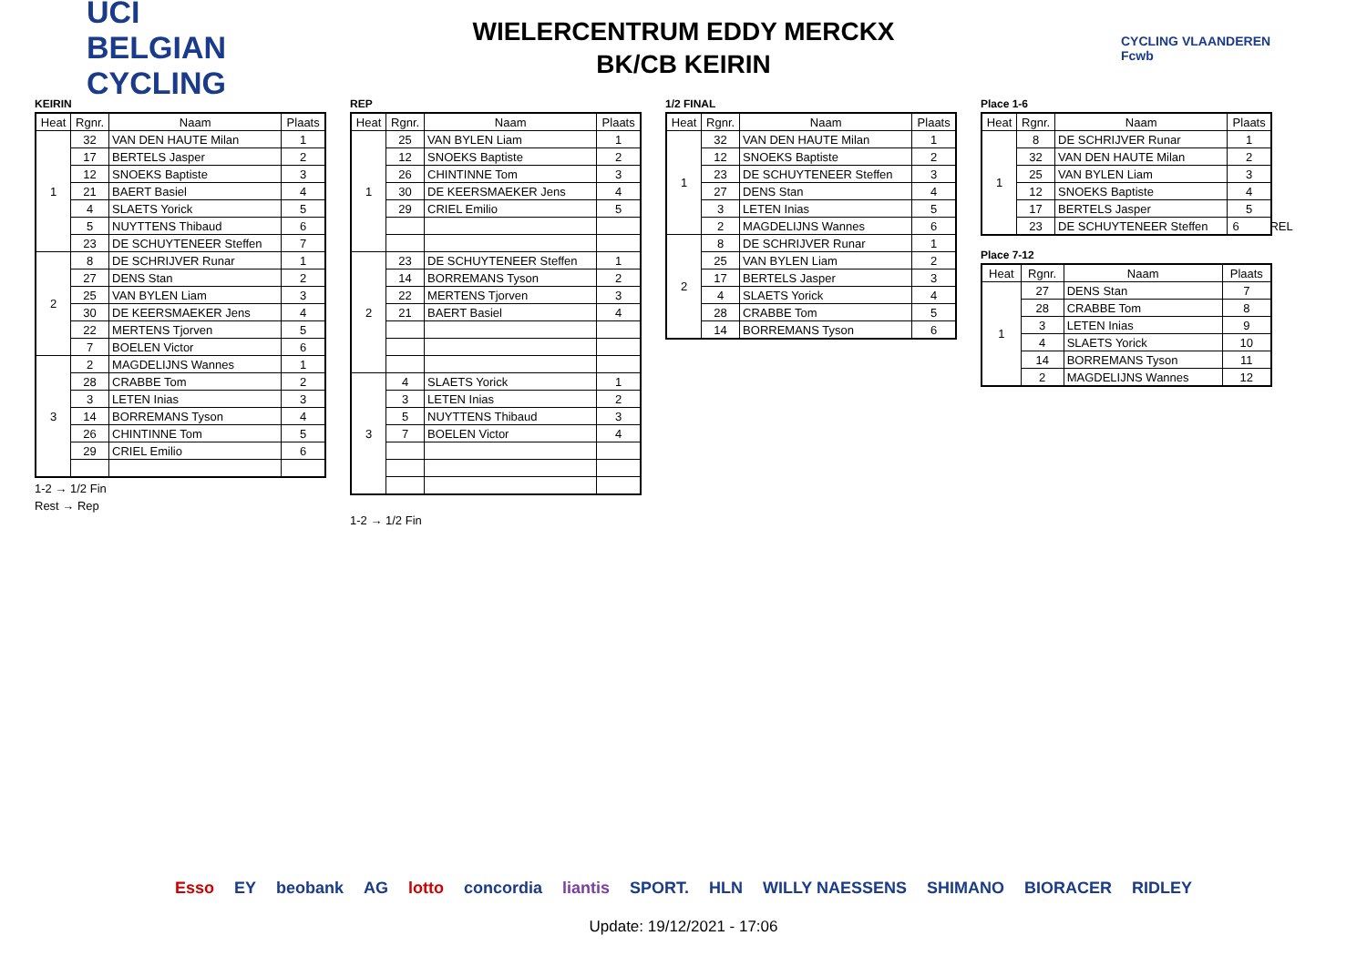UCI BELGIAN CYCLING
WIELERCENTRUM EDDY MERCKX
BK/CB KEIRIN
CYCLING VLAANDEREN Fcwb
KEIRIN
| Heat | Rgnr. | Naam | Plaats |
| --- | --- | --- | --- |
| 1 | 32 | VAN DEN HAUTE Milan | 1 |
| | 17 | BERTELS Jasper | 2 |
| | 12 | SNOEKS Baptiste | 3 |
| | 21 | BAERT Basiel | 4 |
| | 4 | SLAETS Yorick | 5 |
| | 5 | NUYTTENS Thibaud | 6 |
| | 23 | DE SCHUYTENEER Steffen | 7 |
| 2 | 8 | DE SCHRIJVER Runar | 1 |
| | 27 | DENS Stan | 2 |
| | 25 | VAN BYLEN Liam | 3 |
| | 30 | DE KEERSMAEKER Jens | 4 |
| | 22 | MERTENS Tjorven | 5 |
| | 7 | BOELEN Victor | 6 |
| 3 | 2 | MAGDELIJNS Wannes | 1 |
| | 28 | CRABBE Tom | 2 |
| | 3 | LETEN Inias | 3 |
| | 14 | BORREMANS Tyson | 4 |
| | 26 | CHINTINNE Tom | 5 |
| | 29 | CRIEL Emilio | 6 |
1-2 → 1/2 Fin
Rest → Rep
REP
| Heat | Rgnr. | Naam | Plaats |
| --- | --- | --- | --- |
| 1 | 25 | VAN BYLEN Liam | 1 |
| | 12 | SNOEKS Baptiste | 2 |
| | 26 | CHINTINNE Tom | 3 |
| | 30 | DE KEERSMAEKER Jens | 4 |
| | 29 | CRIEL Emilio | 5 |
| 2 | 23 | DE SCHUYTENEER Steffen | 1 |
| | 14 | BORREMANS Tyson | 2 |
| | 22 | MERTENS Tjorven | 3 |
| | 21 | BAERT Basiel | 4 |
| 3 | 4 | SLAETS Yorick | 1 |
| | 3 | LETEN Inias | 2 |
| | 5 | NUYTTENS Thibaud | 3 |
| | 7 | BOELEN Victor | 4 |
1-2 → 1/2 Fin
1/2 FINAL
| Heat | Rgnr. | Naam | Plaats |
| --- | --- | --- | --- |
| 1 | 32 | VAN DEN HAUTE Milan | 1 |
| | 12 | SNOEKS Baptiste | 2 |
| | 23 | DE SCHUYTENEER Steffen | 3 |
| | 27 | DENS Stan | 4 |
| | 3 | LETEN Inias | 5 |
| | 2 | MAGDELIJNS Wannes | 6 |
| 2 | 8 | DE SCHRIJVER Runar | 1 |
| | 25 | VAN BYLEN Liam | 2 |
| | 17 | BERTELS Jasper | 3 |
| | 4 | SLAETS Yorick | 4 |
| | 28 | CRABBE Tom | 5 |
| | 14 | BORREMANS Tyson | 6 |
Place 1-6
| Heat | Rgnr. | Naam | Plaats |
| --- | --- | --- | --- |
| 1 | 8 | DE SCHRIJVER Runar | 1 |
| | 32 | VAN DEN HAUTE Milan | 2 |
| | 25 | VAN BYLEN Liam | 3 |
| | 12 | SNOEKS Baptiste | 4 |
| | 17 | BERTELS Jasper | 5 |
| | 23 | DE SCHUYTENEER Steffen | 6 REL |
Place 7-12
| Heat | Rgnr. | Naam | Plaats |
| --- | --- | --- | --- |
| 1 | 27 | DENS Stan | 7 |
| | 28 | CRABBE Tom | 8 |
| | 3 | LETEN Inias | 9 |
| | 4 | SLAETS Yorick | 10 |
| | 14 | BORREMANS Tyson | 11 |
| | 2 | MAGDELIJNS Wannes | 12 |
Esso EY beobank AG lotto concordia liantis SPORT. HLN WILLY NAESSENS SHIMANO BIORACER RIDLEY
Update: 19/12/2021 - 17:06